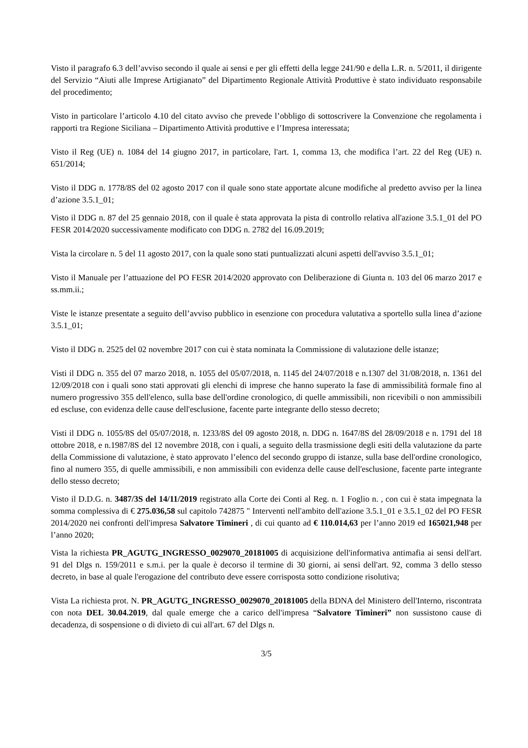Visto il paragrafo 6.3 dell’avviso secondo il quale ai sensi e per gli effetti della legge 241/90 e della L.R. n. 5/2011, il dirigente del Servizio “Aiuti alle Imprese Artigianato” del Dipartimento Regionale Attività Produttive è stato individuato responsabile del procedimento;
Visto in particolare l’articolo 4.10 del citato avviso che prevede l’obbligo di sottoscrivere la Convenzione che regolamenta i rapporti tra Regione Siciliana – Dipartimento Attività produttive e l’Impresa interessata;
Visto il Reg (UE) n. 1084 del 14 giugno 2017, in particolare, l'art. 1, comma 13, che modifica l’art. 22 del Reg (UE) n. 651/2014;
Visto il DDG n. 1778/8S del 02 agosto 2017 con il quale sono state apportate alcune modifiche al predetto avviso per la linea d’azione 3.5.1_01;
Visto il DDG n. 87 del 25 gennaio 2018, con il quale è stata approvata la pista di controllo relativa all'azione 3.5.1_01 del PO FESR 2014/2020 successivamente modificato con DDG n. 2782 del 16.09.2019;
Vista la circolare n. 5 del 11 agosto 2017, con la quale sono stati puntualizzati alcuni aspetti dell'avviso 3.5.1_01;
Visto il Manuale per l’attuazione del PO FESR 2014/2020 approvato con Deliberazione di Giunta n. 103 del 06 marzo 2017 e ss.mm.ii.;
Viste le istanze presentate a seguito dell’avviso pubblico in esenzione con procedura valutativa a sportello sulla linea d’azione 3.5.1_01;
Visto il DDG n. 2525 del 02 novembre 2017 con cui è stata nominata la Commissione di valutazione delle istanze;
Visti il DDG n. 355 del 07 marzo 2018, n. 1055 del 05/07/2018, n. 1145 del 24/07/2018 e n.1307 del 31/08/2018, n. 1361 del 12/09/2018 con i quali sono stati approvati gli elenchi di imprese che hanno superato la fase di ammissibilità formale fino al numero progressivo 355 dell'elenco, sulla base dell'ordine cronologico, di quelle ammissibili, non ricevibili o non ammissibili ed escluse, con evidenza delle cause dell'esclusione, facente parte integrante dello stesso decreto;
Visti il DDG n. 1055/8S del 05/07/2018, n. 1233/8S del 09 agosto 2018, n. DDG n. 1647/8S del 28/09/2018 e n. 1791 del 18 ottobre 2018, e n.1987/8S del 12 novembre 2018, con i quali, a seguito della trasmissione degli esiti della valutazione da parte della Commissione di valutazione, è stato approvato l’elenco del secondo gruppo di istanze, sulla base dell'ordine cronologico, fino al numero 355, di quelle ammissibili, e non ammissibili con evidenza delle cause dell'esclusione, facente parte integrante dello stesso decreto;
Visto il D.D.G. n. 3487/3S del 14/11/2019 registrato alla Corte dei Conti al Reg. n. 1 Foglio n. , con cui è stata impegnata la somma complessiva di € 275.036,58 sul capitolo 742875 " Interventi nell'ambito dell'azione 3.5.1_01 e 3.5.1_02 del PO FESR 2014/2020 nei confronti dell'impresa Salvatore Timineri , di cui quanto ad € 110.014,63 per l’anno 2019 ed 165021,948 per l’anno 2020;
Vista la richiesta PR_AGUTG_INGRESSO_0029070_20181005 di acquisizione dell'informativa antimafia ai sensi dell'art. 91 del Dlgs n. 159/2011 e s.m.i. per la quale è decorso il termine di 30 giorni, ai sensi dell'art. 92, comma 3 dello stesso decreto, in base al quale l'erogazione del contributo deve essere corrisposta sotto condizione risolutiva;
Vista La richiesta prot. N. PR_AGUTG_INGRESSO_0029070_20181005 della BDNA del Ministero dell'Interno, riscontrata con nota DEL 30.04.2019, dal quale emerge che a carico dell'impresa “Salvatore Timineri” non sussistono cause di decadenza, di sospensione o di divieto di cui all'art. 67 del Dlgs n.
3/5